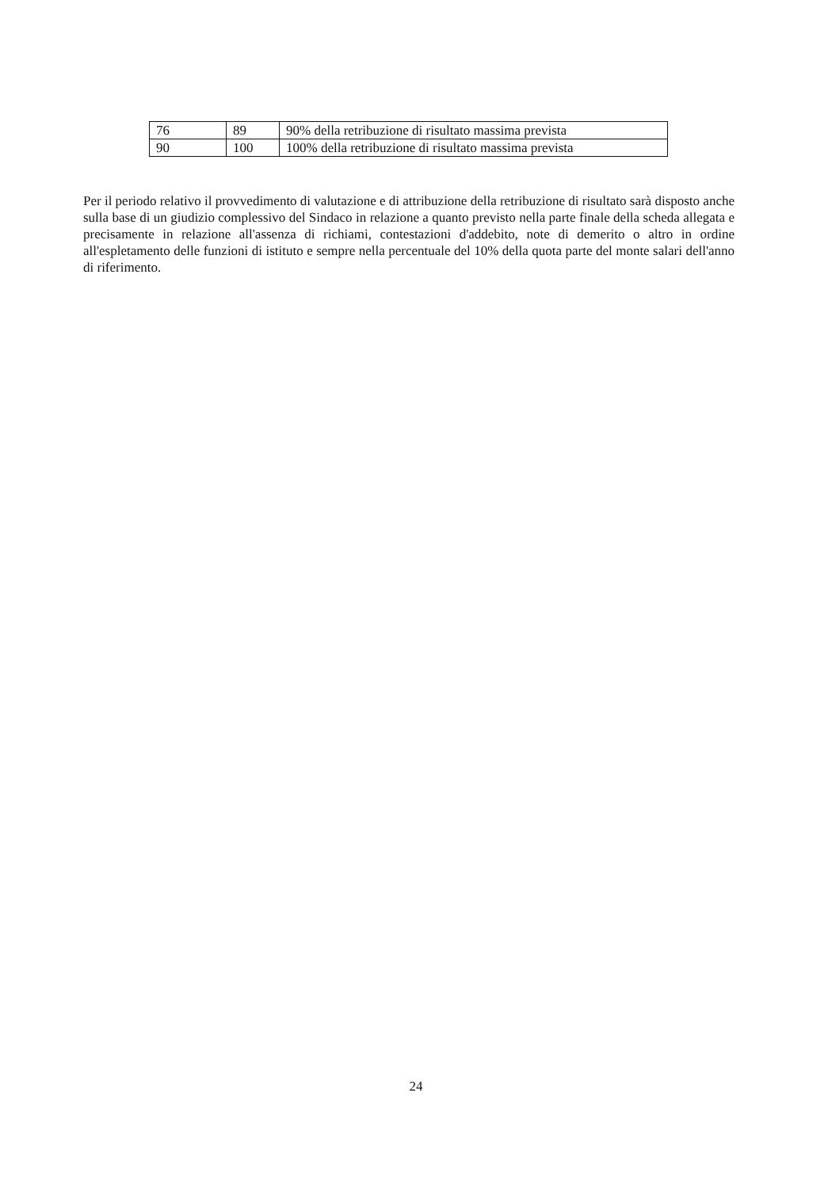| 76 | 89 | 90% della retribuzione di risultato massima prevista |
| 90 | 100 | 100% della retribuzione di risultato massima prevista |
Per il periodo relativo il provvedimento di valutazione e di attribuzione della retribuzione di risultato sarà disposto anche sulla base di un giudizio complessivo del Sindaco in relazione a quanto previsto nella parte finale della scheda allegata e precisamente in relazione all'assenza di richiami, contestazioni d'addebito, note di demerito o altro in ordine all'espletamento delle funzioni di istituto e sempre nella percentuale del 10% della quota parte del monte salari dell'anno di riferimento.
24